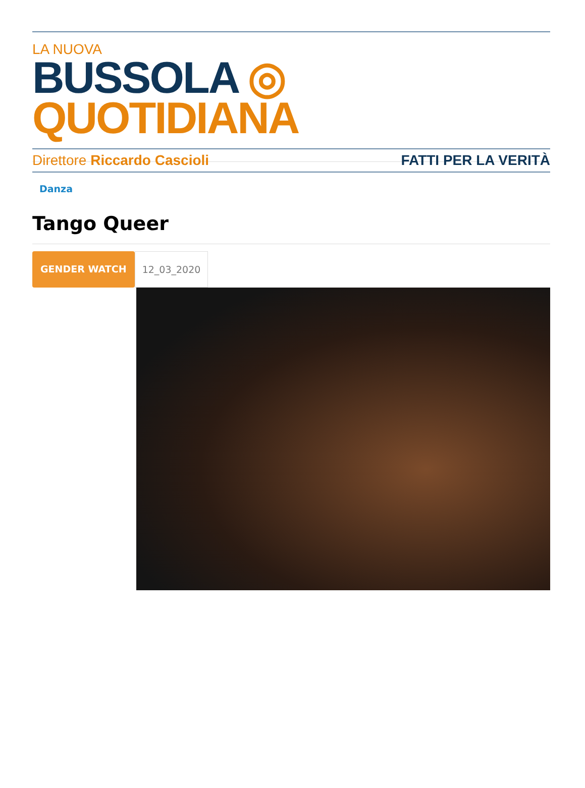LA NUOVA
BUSSOLA ◎ QUOTIDIANA
Direttore Riccardo Cascioli FATTI PER LA VERITÀ
Danza
Tango Queer
GENDER WATCH 12_03_2020